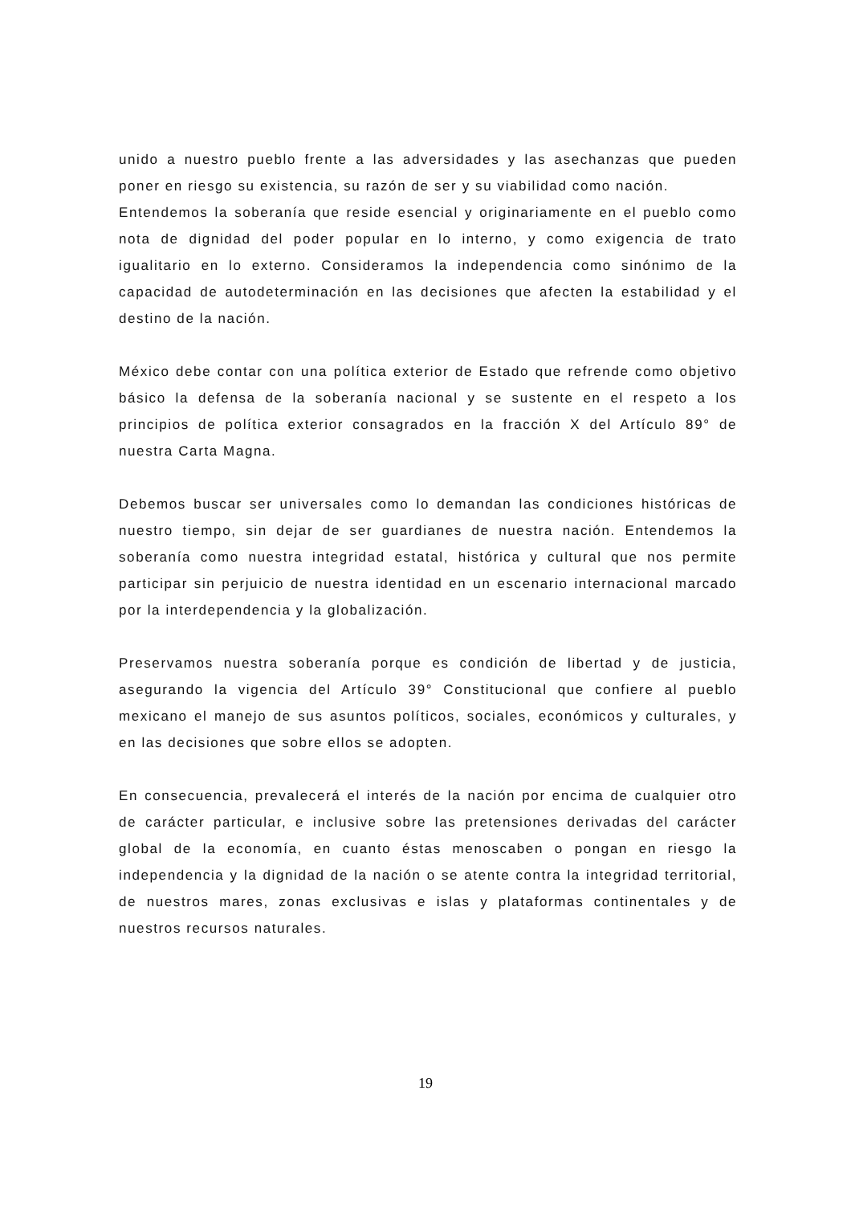unido a nuestro pueblo frente a las adversidades y las asechanzas que pueden poner en riesgo su existencia, su razón de ser y su viabilidad como nación.
Entendemos la soberanía que reside esencial y originariamente en el pueblo como nota de dignidad del poder popular en lo interno, y como exigencia de trato igualitario en lo externo. Consideramos la independencia como sinónimo de la capacidad de autodeterminación en las decisiones que afecten la estabilidad y el destino de la nación.
México debe contar con una política exterior de Estado que refrende como objetivo básico la defensa de la soberanía nacional y se sustente en el respeto a los principios de política exterior consagrados en la fracción X del Artículo 89° de nuestra Carta Magna.
Debemos buscar ser universales como lo demandan las condiciones históricas de nuestro tiempo, sin dejar de ser guardianes de nuestra nación. Entendemos la soberanía como nuestra integridad estatal, histórica y cultural que nos permite participar sin perjuicio de nuestra identidad en un escenario internacional marcado por la interdependencia y la globalización.
Preservamos nuestra soberanía porque es condición de libertad y de justicia, asegurando la vigencia del Artículo 39° Constitucional que confiere al pueblo mexicano el manejo de sus asuntos políticos, sociales, económicos y culturales, y en las decisiones que sobre ellos se adopten.
En consecuencia, prevalecerá el interés de la nación por encima de cualquier otro de carácter particular, e inclusive sobre las pretensiones derivadas del carácter global de la economía, en cuanto éstas menoscaben o pongan en riesgo la independencia y la dignidad de la nación o se atente contra la integridad territorial, de nuestros mares, zonas exclusivas e islas y plataformas continentales y de nuestros recursos naturales.
19